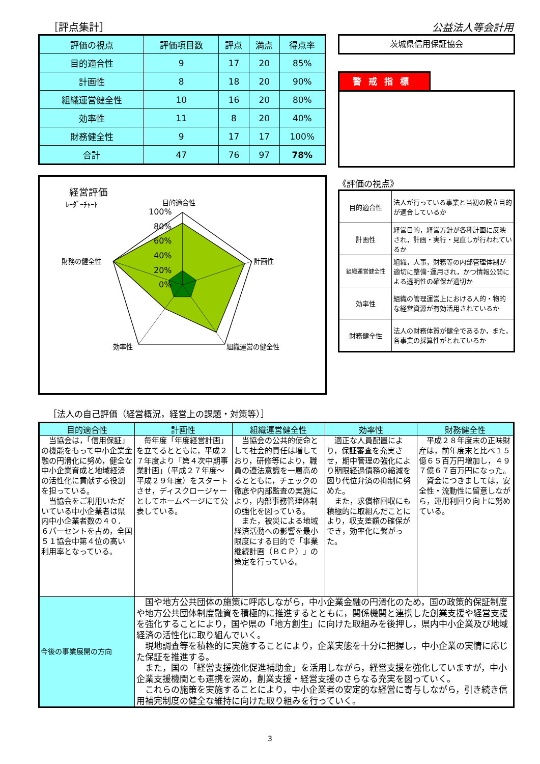［評点集計］ 公益法人等会計用
| 評価の視点 | 評価項目数 | 評点 | 満点 | 得点率 |
| --- | --- | --- | --- | --- |
| 目的適合性 | 9 | 17 | 20 | 85% |
| 計画性 | 8 | 18 | 20 | 90% |
| 組織運営健全性 | 10 | 16 | 20 | 80% |
| 効率性 | 11 | 8 | 20 | 40% |
| 財務健全性 | 9 | 17 | 17 | 100% |
| 合計 | 47 | 76 | 97 | 78% |
経営評価
ﾚｰﾀﾞｰﾁｬｰﾄ
目的適合性
100%
80%
60%
40%
20%
0%
計画性
組織運営の健全性
効率性
財務の健全性
茨城県信用保証協会
警戒指標
《評価の視点》
| 目的適合性 | 法人が行っている事業と当初の設立目的が適合しているか |
| 計画性 | 経営目的，経営方針が各種計画に反映され，計画・実行・見直しが行われているか |
| 組織運営健全性 | 組織，人事，財務等の内部管理体制が適切に整備･運用され，かつ情報公開による透明性の確保が適切か |
| 効率性 | 組織の管理運営上における人的・物的な経営資源が有効活用されているか |
| 財務健全性 | 法人の財務体質が健全であるか，また，各事業の採算性がとれているか |
［法人の自己評価（経営概況，経営上の課題・対策等）］
| 目的適合性 | 計画性 | 組織運営健全性 | 効率性 | 財務健全性 |
| --- | --- | --- | --- | --- |
| 当協会は，「信用保証」の機能をもって中小企業金融の円滑化に努め，健全な中小企業育成と地域経済の活性化に貢献する役割を担っている。 当協会をご利用いただいている中小企業者は県内中小企業者数の４０．６パーセントを占め，全国５１協会中第４位の高い利用率となっている。 | 毎年度「年度経営計画」を立てるとともに，平成２７年度より「第４次中期事業計画」（平成２７年度～平成２９年度）をスタートさせ，ディスクロージャーとしてホームページにて公表している。 | 当協会の公共的使命として社会的責任は増しており，研修等により，職員の遵法意識を一層高めるとともに，チェックの徹底や内部監査の実施により，内部事務管理体制の強化を図っている。 また，被災による地域経済活動への影響を最小限度にする目的で「事業継続計画（ＢＣＰ）」の策定を行っている。 | 適正な人員配置により，保証審査を充実させ，期中管理の強化により期限経過債務の縮減を図り代位弁済の抑制に努めた。 また，求償権回収にも積極的に取組んだことにより，収支差額の確保ができ，効率化に繋がった。 | 平成２８年度末の正味財産は，前年度末と比べ１５億６５百万円増加し，４９７億６７百万円になった。 資金につきましては，安全性・流動性に留意しながら，運用利回り向上に努めている。 |
| 今後の事業展開の方向 | 国や地方公共団体の施策に呼応しながら，中小企業金融の円滑化のため，国の政策的保証制度や地方公共団体制度融資を積極的に推進するとともに，関係機関と連携した創業支援や経営支援を強化することにより，国や県の「地方創生」に向けた取組みを後押し，県内中小企業及び地域経済の活性化に取り組んでいく。 現地調査等を積極的に実施することにより，企業実態を十分に把握し，中小企業の実情に応じた保証を推進する。 また，国の「経営支援強化促進補助金」を活用しながら，経営支援を強化していますが，中小企業支援機関とも連携を深め，創業支援・経営支援のさらなる充実を図っていく。 これらの施策を実施することにより，中小企業者の安定的な経営に寄与しながら，引き続き信用補完制度の健全な維持に向けた取り組みを行っていく。 | | | |
3